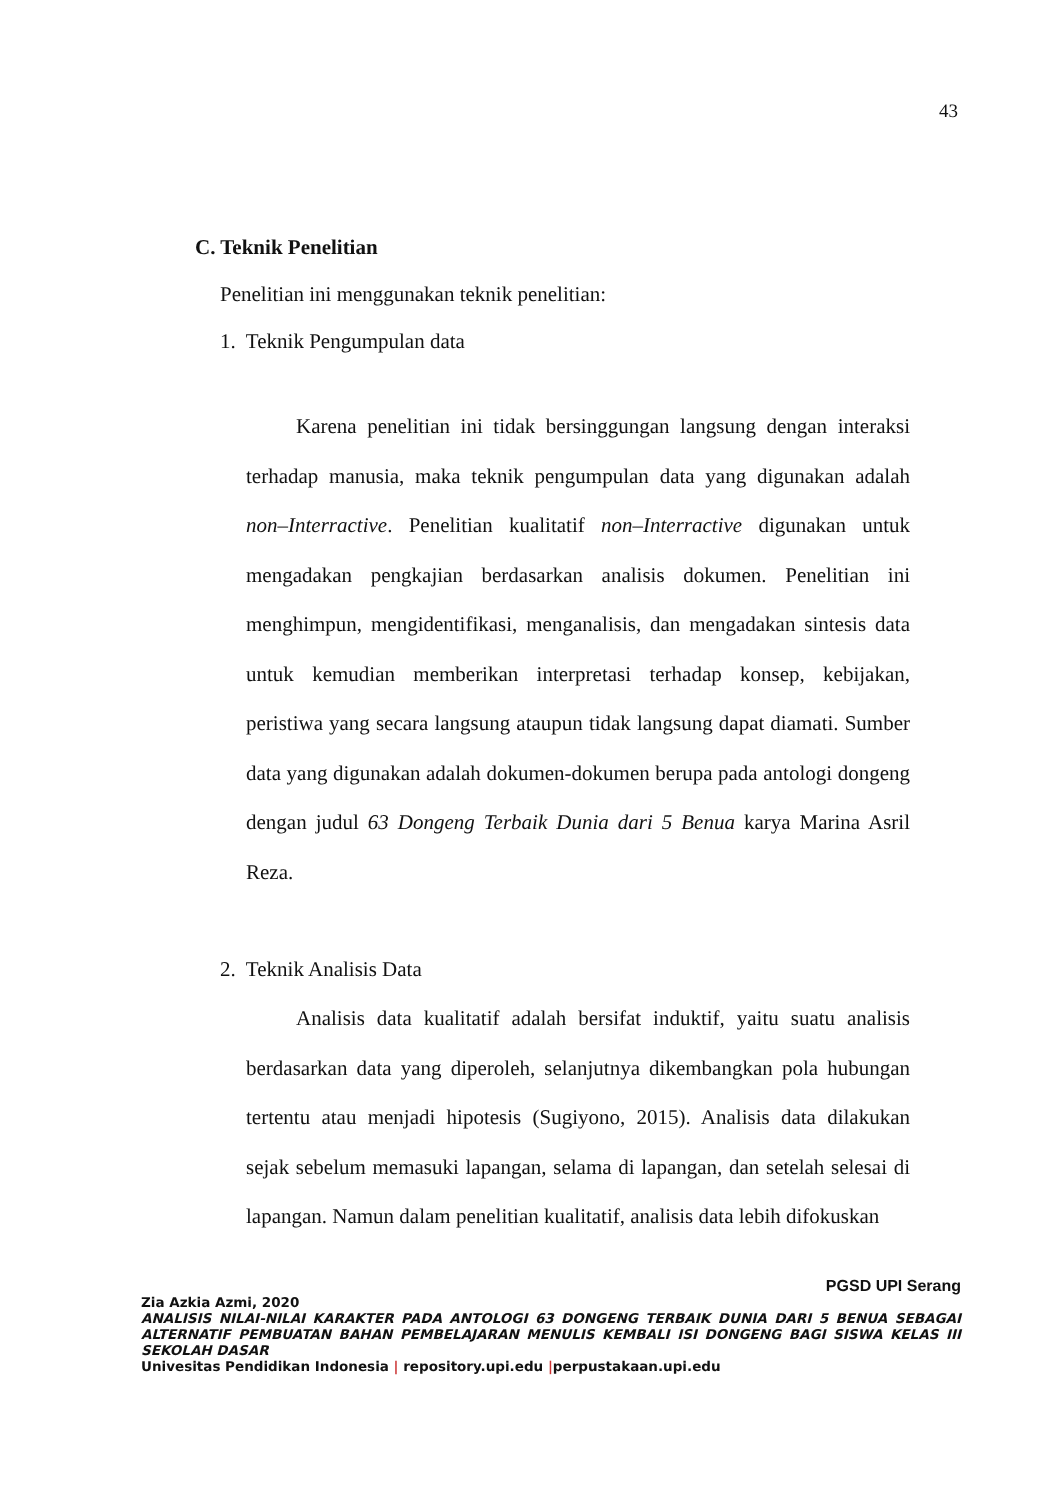43
C. Teknik Penelitian
Penelitian ini menggunakan teknik penelitian:
1. Teknik Pengumpulan data
Karena penelitian ini tidak bersinggungan langsung dengan interaksi terhadap manusia, maka teknik pengumpulan data yang digunakan adalah non–Interractive. Penelitian kualitatif non–Interractive digunakan untuk mengadakan pengkajian berdasarkan analisis dokumen. Penelitian ini menghimpun, mengidentifikasi, menganalisis, dan mengadakan sintesis data untuk kemudian memberikan interpretasi terhadap konsep, kebijakan, peristiwa yang secara langsung ataupun tidak langsung dapat diamati. Sumber data yang digunakan adalah dokumen-dokumen berupa pada antologi dongeng dengan judul 63 Dongeng Terbaik Dunia dari 5 Benua karya Marina Asril Reza.
2. Teknik Analisis Data
Analisis data kualitatif adalah bersifat induktif, yaitu suatu analisis berdasarkan data yang diperoleh, selanjutnya dikembangkan pola hubungan tertentu atau menjadi hipotesis (Sugiyono, 2015). Analisis data dilakukan sejak sebelum memasuki lapangan, selama di lapangan, dan setelah selesai di lapangan. Namun dalam penelitian kualitatif, analisis data lebih difokuskan
PGSD UPI Serang
Zia Azkia Azmi, 2020
ANALISIS NILAI-NILAI KARAKTER PADA ANTOLOGI 63 DONGENG TERBAIK DUNIA DARI 5 BENUA SEBAGAI ALTERNATIF PEMBUATAN BAHAN PEMBELAJARAN MENULIS KEMBALI ISI DONGENG BAGI SISWA KELAS III SEKOLAH DASAR
Univesitas Pendidikan Indonesia | repository.upi.edu |perpustakaan.upi.edu